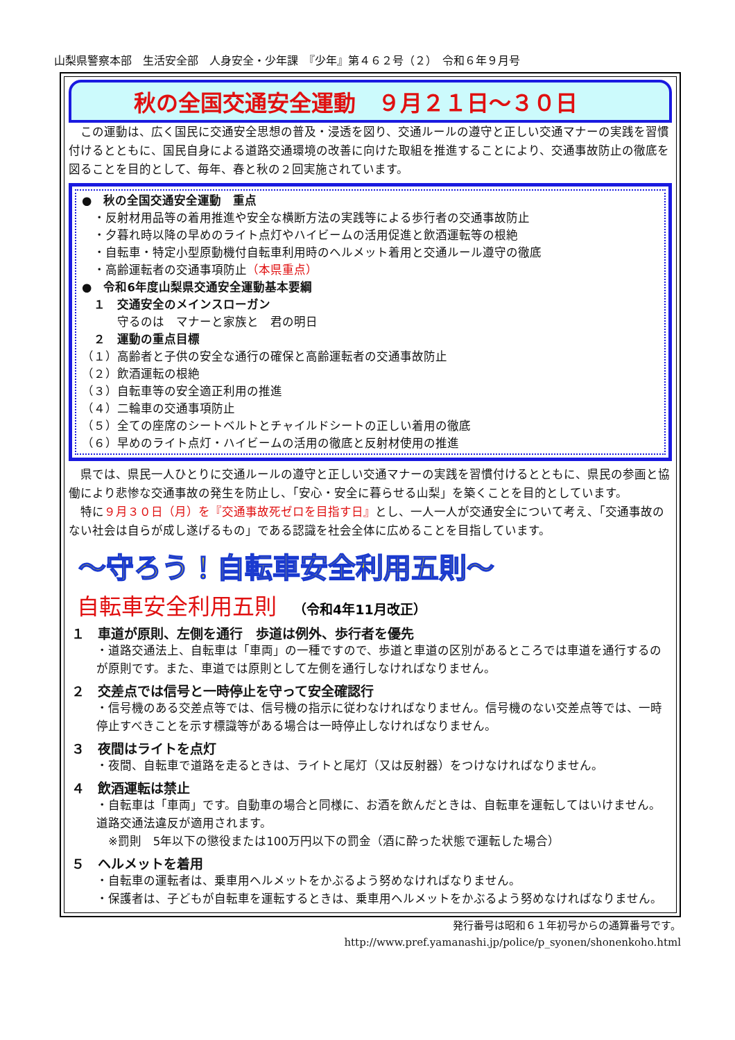山梨県警察本部　生活安全部　人身安全・少年課　『少年』第４６２号（２）　令和６年９月号
秋の全国交通安全運動　９月２１日～３０日
この運動は、広く国民に交通安全思想の普及・浸透を図り、交通ルールの遵守と正しい交通マナーの実践を習慣付けるとともに、国民自身による道路交通環境の改善に向けた取組を推進することにより、交通事故防止の徹底を図ることを目的として、毎年、春と秋の２回実施されています。
●　秋の全国交通安全運動　重点
　・反射材用品等の着用推進や安全な横断方法の実践等による歩行者の交通事故防止
　・夕暮れ時以降の早めのライト点灯やハイビームの活用促進と飲酒運転等の根絶
　・自転車・特定小型原動機付自転車利用時のヘルメット着用と交通ルール遵守の徹底
　・高齢運転者の交通事項防止（本県重点）
●　令和6年度山梨県交通安全運動基本要綱
　１　交通安全のメインスローガン
　　　守るのは　マナーと家族と　君の明日
　２　運動の重点目標
（１）高齢者と子供の安全な通行の確保と高齢運転者の交通事故防止
（２）飲酒運転の根絶
（３）自転車等の安全適正利用の推進
（４）二輪車の交通事項防止
（５）全ての座席のシートベルトとチャイルドシートの正しい着用の徹底
（６）早めのライト点灯・ハイビームの活用の徹底と反射材使用の推進
県では、県民一人ひとりに交通ルールの遵守と正しい交通マナーの実践を習慣付けるとともに、県民の参画と協働により悲惨な交通事故の発生を防止し、「安心・安全に暮らせる山梨」を築くことを目的としています。
特に９月３０日（月）を『交通事故死ゼロを目指す日』とし、一人一人が交通安全について考え、「交通事故のない社会は自らが成し遂げるもの」である認識を社会全体に広めることを目指しています。
～守ろう！自転車安全利用五則～
自転車安全利用五則 （令和4年11月改正）
１　車道が原則、左側を通行　歩道は例外、歩行者を優先
・道路交通法上、自転車は「車両」の一種ですので、歩道と車道の区別があるところでは車道を通行するのが原則です。また、車道では原則として左側を通行しなければなりません。
２　交差点では信号と一時停止を守って安全確認行
・信号機のある交差点等では、信号機の指示に従わなければなりません。信号機のない交差点等では、一時停止すべきことを示す標識等がある場合は一時停止しなければなりません。
３　夜間はライトを点灯
・夜間、自転車で道路を走るときは、ライトと尾灯（又は反射器）をつけなければなりません。
４　飲酒運転は禁止
・自転車は「車両」です。自動車の場合と同様に、お酒を飲んだときは、自転車を運転してはいけません。道路交通法違反が適用されます。
　※罰則　5年以下の懲役または100万円以下の罰金（酒に酔った状態で運転した場合）
５　ヘルメットを着用
・自転車の運転者は、乗車用ヘルメットをかぶるよう努めなければなりません。
・保護者は、子どもが自転車を運転するときは、乗車用ヘルメットをかぶるよう努めなければなりません。
発行番号は昭和６１年初号からの通算番号です。
http://www.pref.yamanashi.jp/police/p_syonen/shonenkoho.html